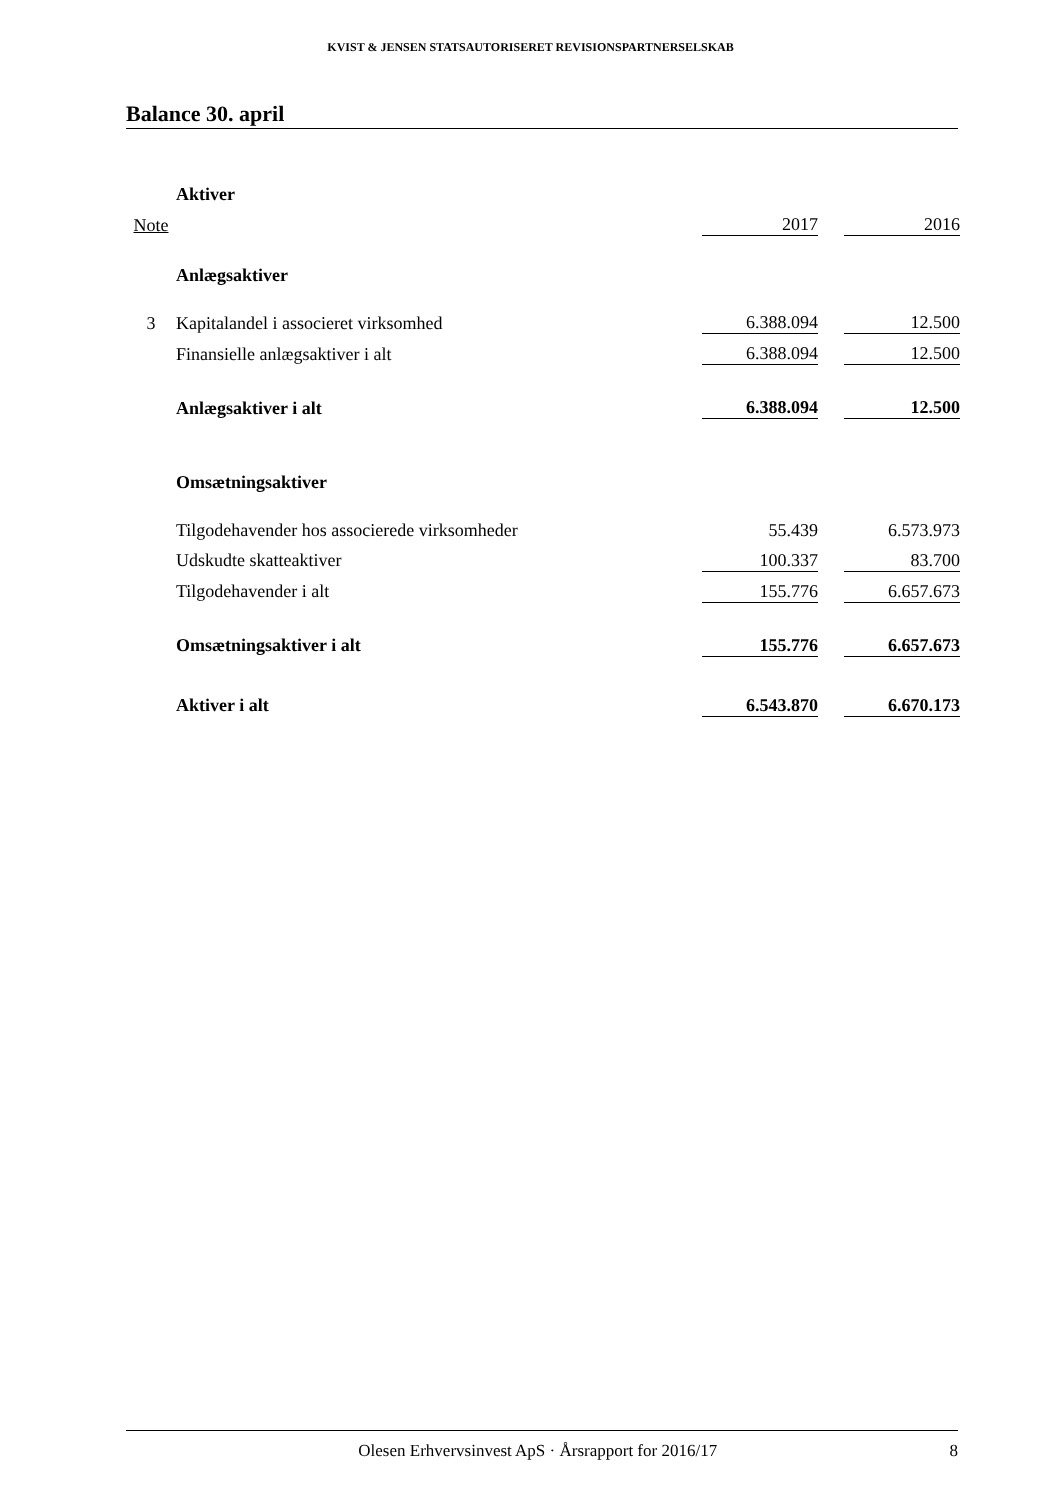KVIST & JENSEN STATSAUTORISERET REVISIONSPARTNERSELSKAB
Balance 30. april
| | Aktiver | | | |
| Note | | 2017 | | 2016 |
| | Anlægsaktiver | | | |
| 3 | Kapitalandel i associeret virksomhed | 6.388.094 | | 12.500 |
| | Finansielle anlægsaktiver i alt | 6.388.094 | | 12.500 |
| | Anlægsaktiver i alt | 6.388.094 | | 12.500 |
| | Omsætningsaktiver | | | |
| | Tilgodehavender hos associerede virksomheder | 55.439 | | 6.573.973 |
| | Udskudte skatteaktiver | 100.337 | | 83.700 |
| | Tilgodehavender i alt | 155.776 | | 6.657.673 |
| | Omsætningsaktiver i alt | 155.776 | | 6.657.673 |
| | Aktiver i alt | 6.543.870 | | 6.670.173 |
Olesen Erhvervsinvest ApS · Årsrapport for 2016/17 8